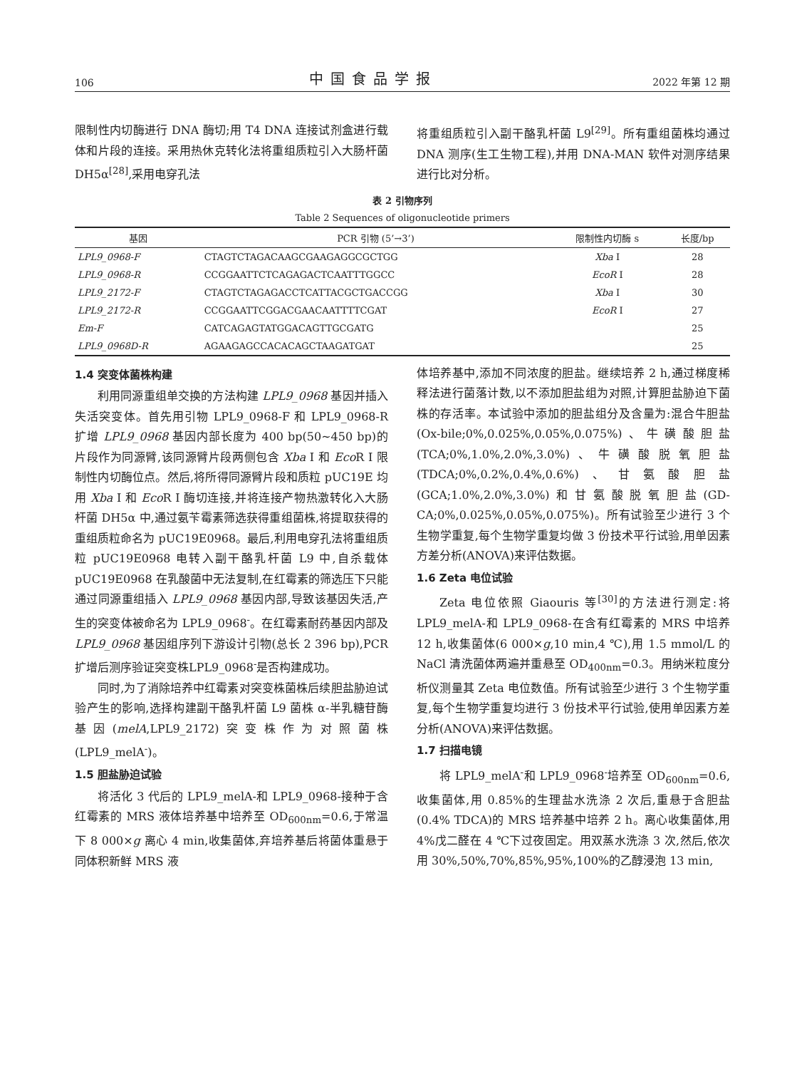106 中国食品学报 2022 年第 12 期
限制性内切酶进行 DNA 酶切;用 T4 DNA 连接试剂盒进行载体和片段的连接。采用热休克转化法将重组质粒引入大肠杆菌 DH5α<sup>[28]</sup>,采用电穿孔法
将重组质粒引入副干酪乳杆菌 L9<sup>[29]</sup>。所有重组菌株均通过 DNA 测序(生工生物工程),并用 DNA-MAN 软件对测序结果进行比对分析。
表 2 引物序列
Table 2 Sequences of oligonucleotide primers
| 基因 | PCR 引物 (5’→3’) | 限制性内切酶 s | 长度/bp |
| --- | --- | --- | --- |
| LPL9_0968-F | CTAGTCTAGACAAGCGAAGAGGCGCTGG | Xba I | 28 |
| LPL9_0968-R | CCGGAATTCTCAGAGACTCAATTTGGCC | EcoR I | 28 |
| LPL9_2172-F | CTAGTCTAGAGACCTCATTACGCTGACCGG | Xba I | 30 |
| LPL9_2172-R | CCGGAATTCGGACGAACAATTTTCGAT | EcoR I | 27 |
| Em-F | CATCAGAGTATGGACAGTTGCGATG | | 25 |
| LPL9_0968D-R | AGAAGAGCCACACAGCTAAGATGAT | | 25 |
1.4 突变体菌株构建
利用同源重组单交换的方法构建 LPL9_0968 基因并插入失活突变体。首先用引物 LPL9_0968-F 和 LPL9_0968-R 扩增 LPL9_0968 基因内部长度为 400 bp(50~450 bp)的片段作为同源臂,该同源臂片段两侧包含 Xba I 和 Eco R I 限制性内切酶位点。然后,将所得同源臂片段和质粒 pUC19E 均用 Xba I 和 Eco R I 酶切连接,并将连接产物热激转化入大肠杆菌 DH5α 中,通过氨苄霉素筛选获得重组菌株,将提取获得的重组质粒命名为 pUC19E0968。最后,利用电穿孔法将重组质粒 pUC19E0968 电转入副干酪乳杆菌 L9 中,自杀载体 pUC19E0968 在乳酸菌中无法复制,在红霉素的筛选压下只能通过同源重组插入 LPL9_0968 基因内部,导致该基因失活,产生的突变体被命名为 LPL9_0968<sup>-</sup>。在红霉素耐药基因内部及 LPL9_0968 基因组序列下游设计引物(总长 2 396 bp),PCR 扩增后测序验证突变株LPL9_0968<sup>-</sup>是否构建成功。
同时,为了消除培养中红霉素对突变株菌株后续胆盐胁迫试验产生的影响,选择构建副干酪乳杆菌 L9 菌株 α-半乳糖苷酶基因(melA,LPL9_2172)突变株作为对照菌株(LPL9_melA<sup>-</sup>)。
1.5 胆盐胁迫试验
将活化 3 代后的 LPL9_melA-和 LPL9_0968-接种于含红霉素的 MRS 液体培养基中培养至 OD<sub>600nm</sub>=0.6,于常温下 8 000×g 离心 4 min,收集菌体,弃培养基后将菌体重悬于同体积新鲜 MRS 液
体培养基中,添加不同浓度的胆盐。继续培养 2 h,通过梯度稀释法进行菌落计数,以不添加胆盐组为对照,计算胆盐胁迫下菌株的存活率。本试验中添加的胆盐组分及含量为:混合牛胆盐(Ox-bile;0%,0.025%,0.05%,0.075%)、牛磺酸胆盐(TCA;0%,1.0%,2.0%,3.0%)、牛磺酸脱氧胆盐(TDCA;0%,0.2%,0.4%,0.6%)、甘氨酸胆盐(GCA;1.0%,2.0%,3.0%)和甘氨酸脱氧胆盐(GD-CA;0%,0.025%,0.05%,0.075%)。所有试验至少进行 3 个生物学重复,每个生物学重复均做 3 份技术平行试验,用单因素方差分析(ANOVA)来评估数据。
1.6 Zeta 电位试验
Zeta 电位依照 Giaouris 等<sup>[30]</sup>的方法进行测定:将 LPL9_melA-和 LPL9_0968-在含有红霉素的 MRS 中培养 12 h,收集菌体(6 000×g,10 min,4 ℃),用 1.5 mmol/L 的 NaCl 清洗菌体两遍并重悬至 OD<sub>400nm</sub>=0.3。用纳米粒度分析仪测量其 Zeta 电位数值。所有试验至少进行 3 个生物学重复,每个生物学重复均进行 3 份技术平行试验,使用单因素方差分析(ANOVA)来评估数据。
1.7 扫描电镜
将 LPL9_melA<sup>-</sup>和 LPL9_0968<sup>-</sup>培养至 OD<sub>600nm</sub>=0.6,收集菌体,用 0.85%的生理盐水洗涤 2 次后,重悬于含胆盐(0.4% TDCA)的 MRS 培养基中培养 2 h。离心收集菌体,用 4%戊二醛在 4 ℃下过夜固定。用双蒸水洗涤 3 次,然后,依次用 30%,50%,70%,85%,95%,100%的乙醇浸泡 13 min,